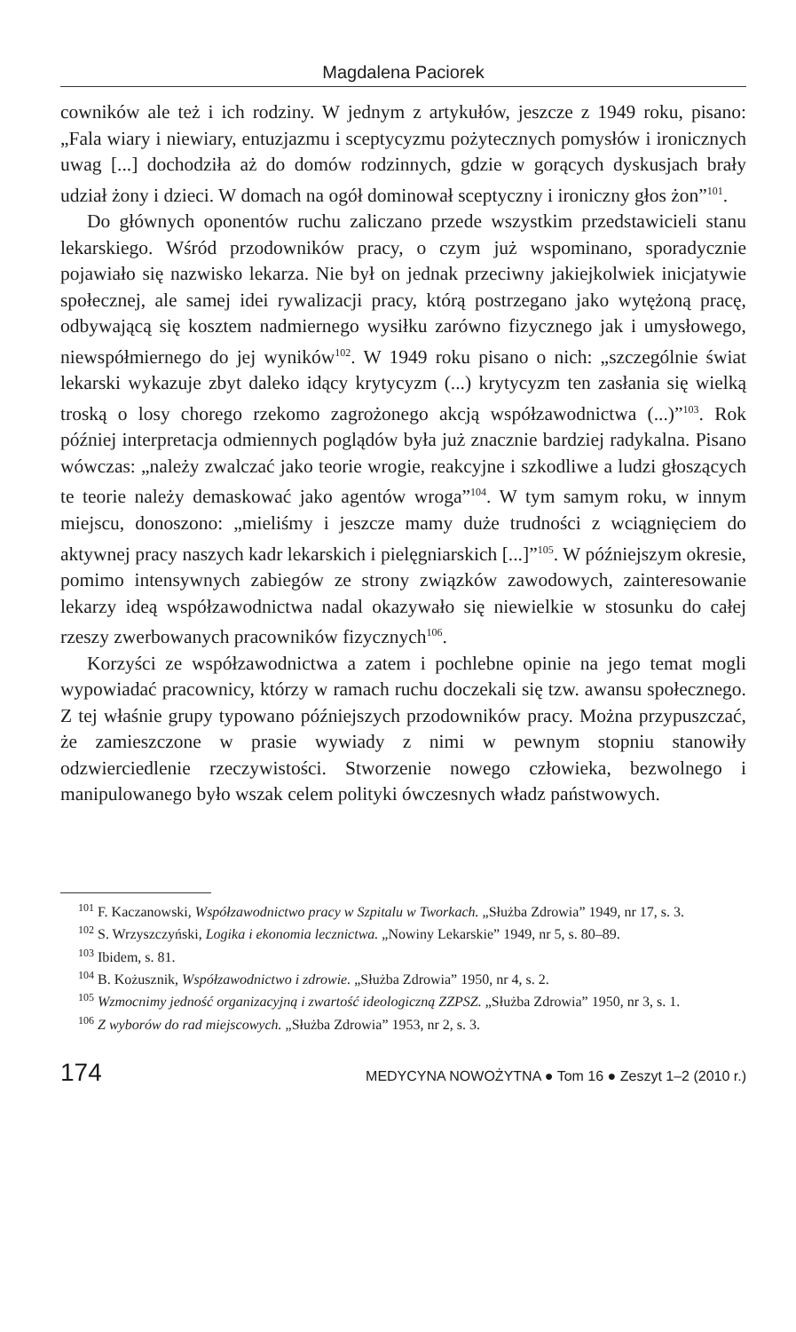Magdalena Paciorek
cowników ale też i ich rodziny. W jednym z artykułów, jeszcze z 1949 roku, pisano: „Fala wiary i niewiary, entuzjazmu i sceptycyzmu pożytecznych pomysłów i ironicznych uwag [...] dochodziła aż do domów rodzinnych, gdzie w gorących dyskusjach brały udział żony i dzieci. W domach na ogół dominował sceptyczny i ironiczny głos żon”<sup>101</sup>.
Do głównych oponentów ruchu zaliczano przede wszystkim przedstawicieli stanu lekarskiego. Wśród przodowników pracy, o czym już wspominano, sporadycznie pojawiało się nazwisko lekarza. Nie był on jednak przeciwny jakiejkolwiek inicjatywie społecznej, ale samej idei rywalizacji pracy, którą postrzegano jako wytężoną pracę, odbywającą się kosztem nadmiernego wysiłku zarówno fizycznego jak i umysłowego, niewspółmiernego do jej wyników<sup>102</sup>. W 1949 roku pisano o nich: „szczególnie świat lekarski wykazuje zbyt daleko idący krytycyzm (...) krytycyzm ten zasłania się wielką troską o losy chorego rzekomo zagrożonego akcją współzawodnictwa (...)”<sup>103</sup>. Rok później interpretacja odmiennych poglądów była już znacznie bardziej radykalna. Pisano wówczas: „należy zwalczać jako teorie wrogie, reakcyjne i szkodliwe a ludzi głoszących te teorie należy demaskować jako agentów wroga”<sup>104</sup>. W tym samym roku, w innym miejscu, donoszono: „mieliśmy i jeszcze mamy duże trudności z wciągnięciem do aktywnej pracy naszych kadr lekarskich i pielęgniarskich [...]”<sup>105</sup>. W późniejszym okresie, pomimo intensywnych zabiegów ze strony związków zawodowych, zainteresowanie lekarzy ideą współzawodnictwa nadal okazywało się niewielkie w stosunku do całej rzeszy zwerbowanych pracowników fizycznych<sup>106</sup>.
Korzyści ze współzawodnictwa a zatem i pochlebne opinie na jego temat mogli wypowiadać pracownicy, którzy w ramach ruchu doczekali się tzw. awansu społecznego. Z tej właśnie grupy typowano późniejszych przodowników pracy. Można przypuszczać, że zamieszczone w prasie wywiady z nimi w pewnym stopniu stanowiły odzwierciedlenie rzeczywistości. Stworzenie nowego człowieka, bezwolnego i manipulowanego było wszak celem polityki ówczesnych władz państwowych.
<sup>101</sup> F. Kaczanowski, Współzawodnictwo pracy w Szpitalu w Tworkach. „Służba Zdrowia” 1949, nr 17, s. 3.
<sup>102</sup> S. Wrzyszczyński, Logika i ekonomia lecznictwa. „Nowiny Lekarskie” 1949, nr 5, s. 80–89.
<sup>103</sup> Ibidem, s. 81.
<sup>104</sup> B. Kożusznik, Współzawodnictwo i zdrowie. „Służba Zdrowia” 1950, nr 4, s. 2.
<sup>105</sup> Wzmocnimy jedność organizacyjną i zwartość ideologiczną ZZPSZ. „Służba Zdrowia” 1950, nr 3, s. 1.
<sup>106</sup> Z wyborów do rad miejscowych. „Służba Zdrowia” 1953, nr 2, s. 3.
174 MEDYCYNA NOWOŻYTNA ● Tom 16 ● Zeszyt 1–2 (2010 r.)